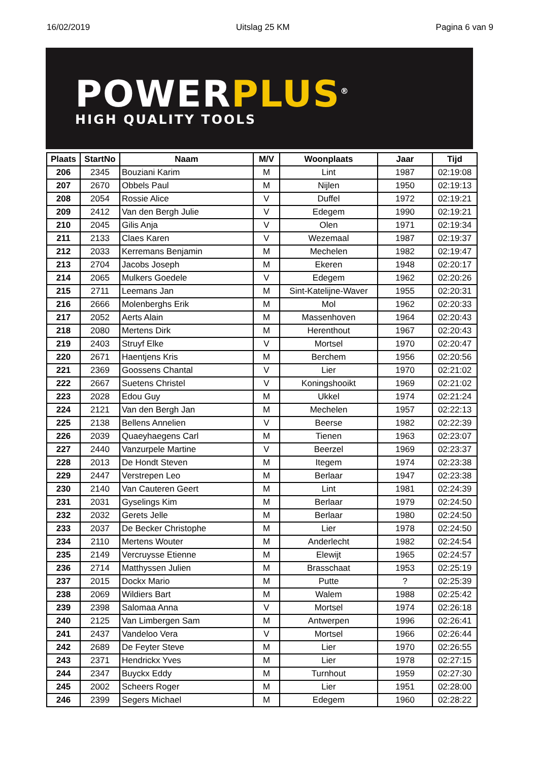16/02/2019 Uitslag 25 KM Pagina 6 van 9
POWERPLUS<sup>®</sup>
HIGH QUALITY TOOLS
| Plaats | StartNo | Naam | M/V | Woonplaats | Jaar | Tijd |
| --- | --- | --- | --- | --- | --- | --- |
| 206 | 2345 | Bouziani Karim | M | Lint | 1987 | 02:19:08 |
| 207 | 2670 | Obbels Paul | M | Nijlen | 1950 | 02:19:13 |
| 208 | 2054 | Rossie Alice | V | Duffel | 1972 | 02:19:21 |
| 209 | 2412 | Van den Bergh Julie | V | Edegem | 1990 | 02:19:21 |
| 210 | 2045 | Gilis Anja | V | Olen | 1971 | 02:19:34 |
| 211 | 2133 | Claes Karen | V | Wezemaal | 1987 | 02:19:37 |
| 212 | 2033 | Kerremans Benjamin | M | Mechelen | 1982 | 02:19:47 |
| 213 | 2704 | Jacobs Joseph | M | Ekeren | 1948 | 02:20:17 |
| 214 | 2065 | Mulkers Goedele | V | Edegem | 1962 | 02:20:26 |
| 215 | 2711 | Leemans Jan | M | Sint-Katelijne-Waver | 1955 | 02:20:31 |
| 216 | 2666 | Molenberghs Erik | M | Mol | 1962 | 02:20:33 |
| 217 | 2052 | Aerts Alain | M | Massenhoven | 1964 | 02:20:43 |
| 218 | 2080 | Mertens Dirk | M | Herenthout | 1967 | 02:20:43 |
| 219 | 2403 | Struyf Elke | V | Mortsel | 1970 | 02:20:47 |
| 220 | 2671 | Haentjens Kris | M | Berchem | 1956 | 02:20:56 |
| 221 | 2369 | Goossens Chantal | V | Lier | 1970 | 02:21:02 |
| 222 | 2667 | Suetens Christel | V | Koningshooikt | 1969 | 02:21:02 |
| 223 | 2028 | Edou Guy | M | Ukkel | 1974 | 02:21:24 |
| 224 | 2121 | Van den Bergh Jan | M | Mechelen | 1957 | 02:22:13 |
| 225 | 2138 | Bellens Annelien | V | Beerse | 1982 | 02:22:39 |
| 226 | 2039 | Quaeyhaegens Carl | M | Tienen | 1963 | 02:23:07 |
| 227 | 2440 | Vanzurpele Martine | V | Beerzel | 1969 | 02:23:37 |
| 228 | 2013 | De Hondt Steven | M | Itegem | 1974 | 02:23:38 |
| 229 | 2447 | Verstrepen Leo | M | Berlaar | 1947 | 02:23:38 |
| 230 | 2140 | Van Cauteren Geert | M | Lint | 1981 | 02:24:39 |
| 231 | 2031 | Gyselings Kim | M | Berlaar | 1979 | 02:24:50 |
| 232 | 2032 | Gerets Jelle | M | Berlaar | 1980 | 02:24:50 |
| 233 | 2037 | De Becker Christophe | M | Lier | 1978 | 02:24:50 |
| 234 | 2110 | Mertens Wouter | M | Anderlecht | 1982 | 02:24:54 |
| 235 | 2149 | Vercruysse Etienne | M | Elewijt | 1965 | 02:24:57 |
| 236 | 2714 | Matthyssen Julien | M | Brasschaat | 1953 | 02:25:19 |
| 237 | 2015 | Dockx Mario | M | Putte | ? | 02:25:39 |
| 238 | 2069 | Wildiers Bart | M | Walem | 1988 | 02:25:42 |
| 239 | 2398 | Salomaa Anna | V | Mortsel | 1974 | 02:26:18 |
| 240 | 2125 | Van Limbergen Sam | M | Antwerpen | 1996 | 02:26:41 |
| 241 | 2437 | Vandeloo Vera | V | Mortsel | 1966 | 02:26:44 |
| 242 | 2689 | De Feyter Steve | M | Lier | 1970 | 02:26:55 |
| 243 | 2371 | Hendrickx Yves | M | Lier | 1978 | 02:27:15 |
| 244 | 2347 | Buyckx Eddy | M | Turnhout | 1959 | 02:27:30 |
| 245 | 2002 | Scheers Roger | M | Lier | 1951 | 02:28:00 |
| 246 | 2399 | Segers Michael | M | Edegem | 1960 | 02:28:22 |